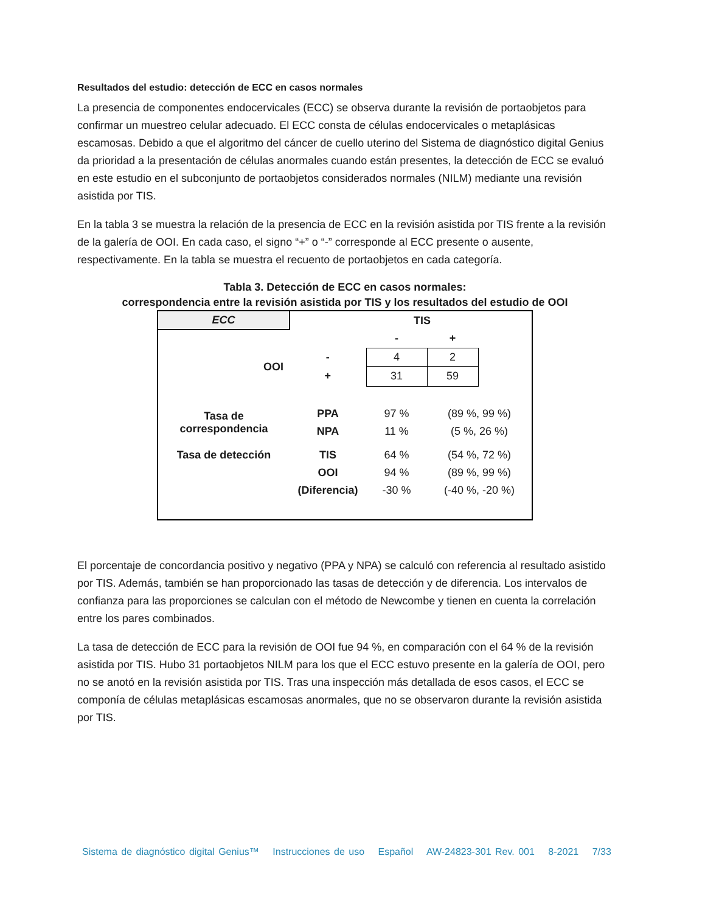Resultados del estudio: detección de ECC en casos normales
La presencia de componentes endocervicales (ECC) se observa durante la revisión de portaobjetos para confirmar un muestreo celular adecuado. El ECC consta de células endocervicales o metaplásicas escamosas. Debido a que el algoritmo del cáncer de cuello uterino del Sistema de diagnóstico digital Genius da prioridad a la presentación de células anormales cuando están presentes, la detección de ECC se evaluó en este estudio en el subconjunto de portaobjetos considerados normales (NILM) mediante una revisión asistida por TIS.
En la tabla 3 se muestra la relación de la presencia de ECC en la revisión asistida por TIS frente a la revisión de la galería de OOI. En cada caso, el signo “+” o “-” corresponde al ECC presente o ausente, respectivamente. En la tabla se muestra el recuento de portaobjetos en cada categoría.
Tabla 3. Detección de ECC en casos normales:
correspondencia entre la revisión asistida por TIS y los resultados del estudio de OOI
| ECC | | TIS | | |
| --- | --- | --- | --- | --- |
| | | - | + | |
| OOI | - | 4 | 2 | |
| | + | 31 | 59 | |
| Tasa de correspondencia | PPA | 97 % | (89 %, 99 %) | |
| | NPA | 11 % | (5 %, 26 %) | |
| Tasa de detección | TIS | 64 % | (54 %, 72 %) | |
| | OOI | 94 % | (89 %, 99 %) | |
| | (Diferencia) | -30 % | (-40 %, -20 %) | |
El porcentaje de concordancia positivo y negativo (PPA y NPA) se calculó con referencia al resultado asistido por TIS. Además, también se han proporcionado las tasas de detección y de diferencia. Los intervalos de confianza para las proporciones se calculan con el método de Newcombe y tienen en cuenta la correlación entre los pares combinados.
La tasa de detección de ECC para la revisión de OOI fue 94 %, en comparación con el 64 % de la revisión asistida por TIS. Hubo 31 portaobjetos NILM para los que el ECC estuvo presente en la galería de OOI, pero no se anotó en la revisión asistida por TIS. Tras una inspección más detallada de esos casos, el ECC se componía de células metaplásicas escamosas anormales, que no se observaron durante la revisión asistida por TIS.
Sistema de diagnóstico digital Genius™ Instrucciones de uso Español AW-24823-301 Rev. 001 8-2021 7/33